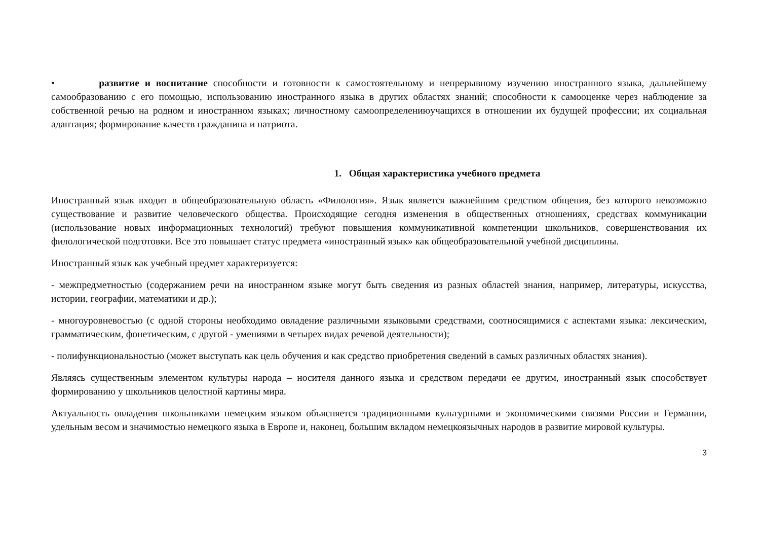• развитие и воспитание способности и готовности к самостоятельному и непрерывному изучению иностранного языка, дальнейшему самообразованию с его помощью, использованию иностранного языка в других областях знаний; способности к самооценке через наблюдение за собственной речью на родном и иностранном языках; личностному самоопределениюучащихся в отношении их будущей профессии; их социальная адаптация; формирование качеств гражданина и патриота.
1. Общая характеристика учебного предмета
Иностранный язык входит в общеобразовательную область «Филология». Язык является важнейшим средством общения, без которого невозможно существование и развитие человеческого общества. Происходящие сегодня изменения в общественных отношениях, средствах коммуникации (использование новых информационных технологий) требуют повышения коммуникативной компетенции школьников, совершенствования их филологической подготовки. Все это повышает статус предмета «иностранный язык» как общеобразовательной учебной дисциплины.
Иностранный язык как учебный предмет характеризуется:
- межпредметностью (содержанием речи на иностранном языке могут быть сведения из разных областей знания, например, литературы, искусства, истории, географии, математики и др.);
- многоуровневостью (с одной стороны необходимо овладение различными языковыми средствами, соотносящимися с аспектами языка: лексическим, грамматическим, фонетическим, с другой - умениями в четырех видах речевой деятельности);
- полифункциональностью (может выступать как цель обучения и как средство приобретения сведений в самых различных областях знания).
Являясь существенным элементом культуры народа – носителя данного языка и средством передачи ее другим, иностранный язык способствует формированию у школьников целостной картины мира.
Актуальность овладения школьниками немецким языком объясняется традиционными культурными и экономическими связями России и Германии, удельным весом и значимостью немецкого языка в Европе и, наконец, большим вкладом немецкоязычных народов в развитие мировой культуры.
3